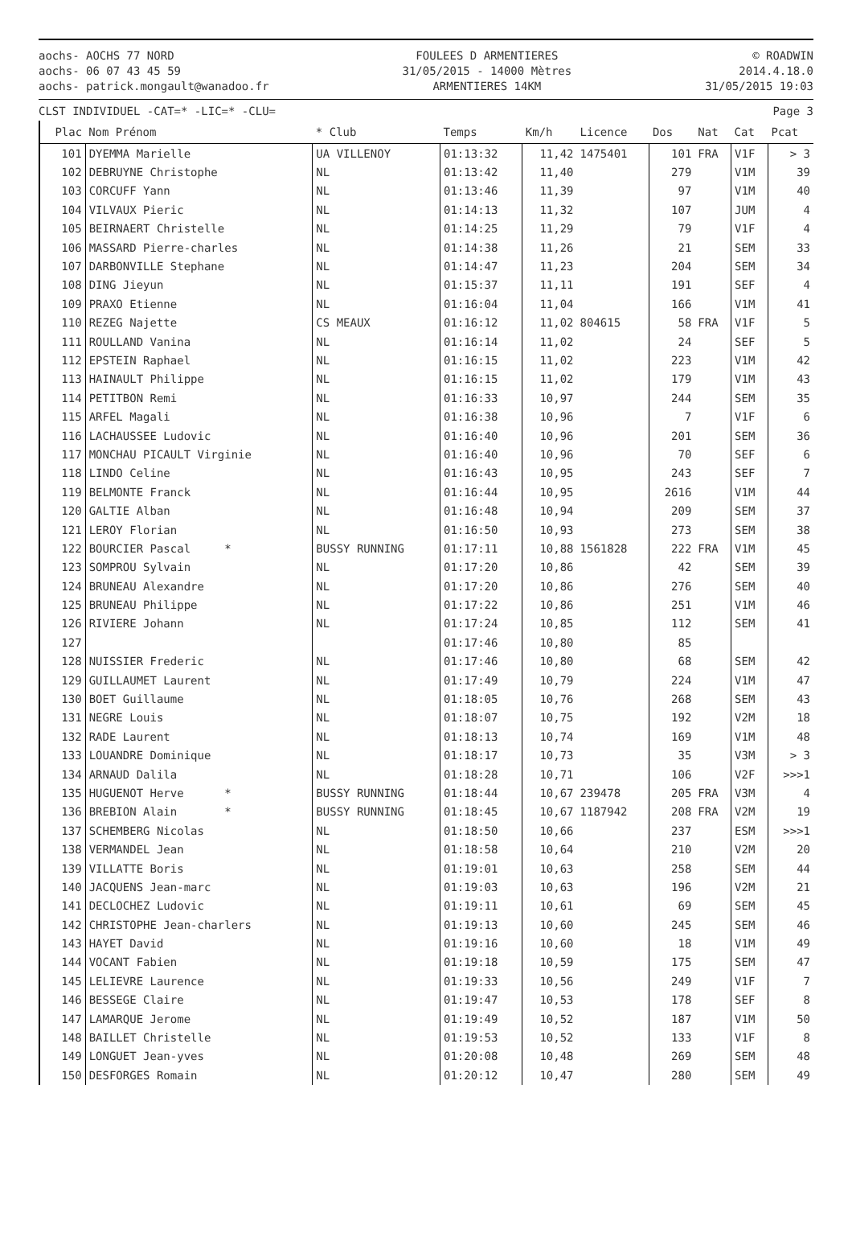aochs- AOCHS 77 NORD
aochs- 06 07 43 45 59
aochs- patrick.mongault@wanadoo.fr
FOULEES D ARMENTIERES
31/05/2015 - 14000 Mètres
ARMENTIERES 14KM
© ROADWIN
2014.4.18.0
31/05/2015 19:03
CLST INDIVIDUEL -CAT=* -LIC=* -CLU= Page 3
| Plac | Nom Prénom | * Club | Temps | Km/h | Licence | Dos | Nat | Cat | Pcat |
| --- | --- | --- | --- | --- | --- | --- | --- | --- | --- |
| 101 | DYEMMA Marielle | UA VILLENOY | 01:13:32 | 11,42 | 1475401 | 101 | FRA | V1F | > 3 |
| 102 | DEBRUYNE Christophe | NL | 01:13:42 | 11,40 | | 279 | | V1M | 39 |
| 103 | CORCUFF Yann | NL | 01:13:46 | 11,39 | | 97 | | V1M | 40 |
| 104 | VILVAUX Pieric | NL | 01:14:13 | 11,32 | | 107 | | JUM | 4 |
| 105 | BEIRNAERT Christelle | NL | 01:14:25 | 11,29 | | 79 | | V1F | 4 |
| 106 | MASSARD Pierre-charles | NL | 01:14:38 | 11,26 | | 21 | | SEM | 33 |
| 107 | DARBONVILLE Stephane | NL | 01:14:47 | 11,23 | | 204 | | SEM | 34 |
| 108 | DING Jieyun | NL | 01:15:37 | 11,11 | | 191 | | SEF | 4 |
| 109 | PRAXO Etienne | NL | 01:16:04 | 11,04 | | 166 | | V1M | 41 |
| 110 | REZEG Najette | CS MEAUX | 01:16:12 | 11,02 | 804615 | 58 | FRA | V1F | 5 |
| 111 | ROULLAND Vanina | NL | 01:16:14 | 11,02 | | 24 | | SEF | 5 |
| 112 | EPSTEIN Raphael | NL | 01:16:15 | 11,02 | | 223 | | V1M | 42 |
| 113 | HAINAULT Philippe | NL | 01:16:15 | 11,02 | | 179 | | V1M | 43 |
| 114 | PETITBON Remi | NL | 01:16:33 | 10,97 | | 244 | | SEM | 35 |
| 115 | ARFEL Magali | NL | 01:16:38 | 10,96 | | 7 | | V1F | 6 |
| 116 | LACHAUSSEE Ludovic | NL | 01:16:40 | 10,96 | | 201 | | SEM | 36 |
| 117 | MONCHAU PICAULT Virginie | NL | 01:16:40 | 10,96 | | 70 | | SEF | 6 |
| 118 | LINDO Celine | NL | 01:16:43 | 10,95 | | 243 | | SEF | 7 |
| 119 | BELMONTE Franck | NL | 01:16:44 | 10,95 | | 2616 | | V1M | 44 |
| 120 | GALTIE Alban | NL | 01:16:48 | 10,94 | | 209 | | SEM | 37 |
| 121 | LEROY Florian | NL | 01:16:50 | 10,93 | | 273 | | SEM | 38 |
| 122 | BOURCIER Pascal * | BUSSY RUNNING | 01:17:11 | 10,88 | 1561828 | 222 | FRA | V1M | 45 |
| 123 | SOMPROU Sylvain | NL | 01:17:20 | 10,86 | | 42 | | SEM | 39 |
| 124 | BRUNEAU Alexandre | NL | 01:17:20 | 10,86 | | 276 | | SEM | 40 |
| 125 | BRUNEAU Philippe | NL | 01:17:22 | 10,86 | | 251 | | V1M | 46 |
| 126 | RIVIERE Johann | NL | 01:17:24 | 10,85 | | 112 | | SEM | 41 |
| 127 | | | 01:17:46 | 10,80 | | 85 | | | |
| 128 | NUISSIER Frederic | NL | 01:17:46 | 10,80 | | 68 | | SEM | 42 |
| 129 | GUILLAUMET Laurent | NL | 01:17:49 | 10,79 | | 224 | | V1M | 47 |
| 130 | BOET Guillaume | NL | 01:18:05 | 10,76 | | 268 | | SEM | 43 |
| 131 | NEGRE Louis | NL | 01:18:07 | 10,75 | | 192 | | V2M | 18 |
| 132 | RADE Laurent | NL | 01:18:13 | 10,74 | | 169 | | V1M | 48 |
| 133 | LOUANDRE Dominique | NL | 01:18:17 | 10,73 | | 35 | | V3M | > 3 |
| 134 | ARNAUD Dalila | NL | 01:18:28 | 10,71 | | 106 | | V2F | >>>1 |
| 135 | HUGUENOT Herve * | BUSSY RUNNING | 01:18:44 | 10,67 | 239478 | 205 | FRA | V3M | 4 |
| 136 | BREBION Alain * | BUSSY RUNNING | 01:18:45 | 10,67 | 1187942 | 208 | FRA | V2M | 19 |
| 137 | SCHEMBERG Nicolas | NL | 01:18:50 | 10,66 | | 237 | | ESM | >>>1 |
| 138 | VERMANDEL Jean | NL | 01:18:58 | 10,64 | | 210 | | V2M | 20 |
| 139 | VILLATTE Boris | NL | 01:19:01 | 10,63 | | 258 | | SEM | 44 |
| 140 | JACQUENS Jean-marc | NL | 01:19:03 | 10,63 | | 196 | | V2M | 21 |
| 141 | DECLOCHEZ Ludovic | NL | 01:19:11 | 10,61 | | 69 | | SEM | 45 |
| 142 | CHRISTOPHE Jean-charlers | NL | 01:19:13 | 10,60 | | 245 | | SEM | 46 |
| 143 | HAYET David | NL | 01:19:16 | 10,60 | | 18 | | V1M | 49 |
| 144 | VOCANT Fabien | NL | 01:19:18 | 10,59 | | 175 | | SEM | 47 |
| 145 | LELIEVRE Laurence | NL | 01:19:33 | 10,56 | | 249 | | V1F | 7 |
| 146 | BESSEGE Claire | NL | 01:19:47 | 10,53 | | 178 | | SEF | 8 |
| 147 | LAMARQUE Jerome | NL | 01:19:49 | 10,52 | | 187 | | V1M | 50 |
| 148 | BAILLET Christelle | NL | 01:19:53 | 10,52 | | 133 | | V1F | 8 |
| 149 | LONGUET Jean-yves | NL | 01:20:08 | 10,48 | | 269 | | SEM | 48 |
| 150 | DESFORGES Romain | NL | 01:20:12 | 10,47 | | 280 | | SEM | 49 |